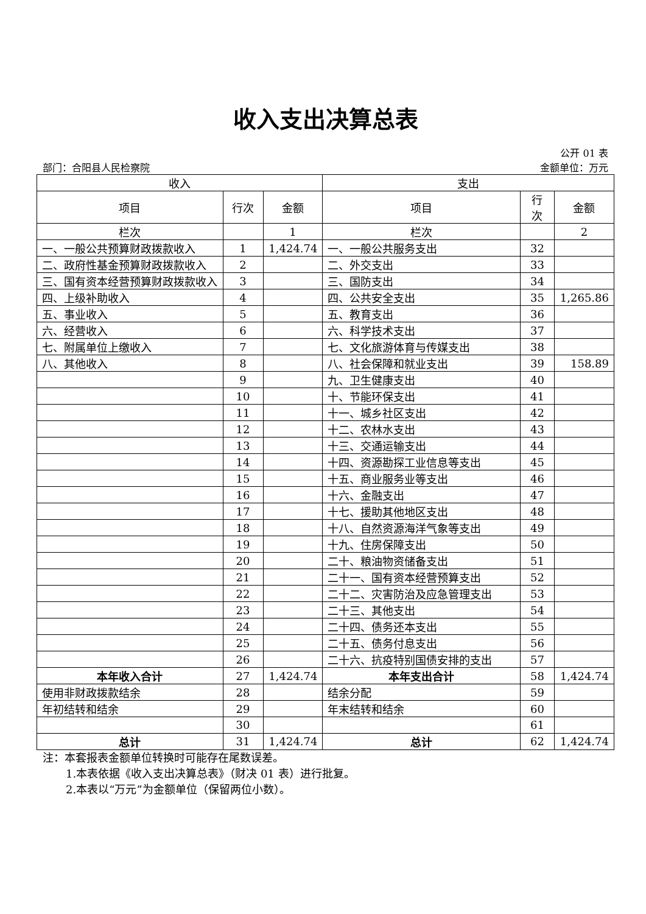收入支出决算总表
公开 01 表
部门：合阳县人民检察院 金额单位：万元
| 收入 | | | 支出 | | |
| --- | --- | --- | --- | --- | --- |
| 项目 | 行次 | 金额 | 项目 | 行 次 | 金额 |
| 栏次 | | 1 | 栏次 | | 2 |
| 一、一般公共预算财政拨款收入 | 1 | 1,424.74 | 一、一般公共服务支出 | 32 | |
| 二、政府性基金预算财政拨款收入 | 2 | | 二、外交支出 | 33 | |
| 三、国有资本经营预算财政拨款收入 | 3 | | 三、国防支出 | 34 | |
| 四、上级补助收入 | 4 | | 四、公共安全支出 | 35 | 1,265.86 |
| 五、事业收入 | 5 | | 五、教育支出 | 36 | |
| 六、经营收入 | 6 | | 六、科学技术支出 | 37 | |
| 七、附属单位上缴收入 | 7 | | 七、文化旅游体育与传媒支出 | 38 | |
| 八、其他收入 | 8 | | 八、社会保障和就业支出 | 39 | 158.89 |
| | 9 | | 九、卫生健康支出 | 40 | |
| | 10 | | 十、节能环保支出 | 41 | |
| | 11 | | 十一、城乡社区支出 | 42 | |
| | 12 | | 十二、农林水支出 | 43 | |
| | 13 | | 十三、交通运输支出 | 44 | |
| | 14 | | 十四、资源勘探工业信息等支出 | 45 | |
| | 15 | | 十五、商业服务业等支出 | 46 | |
| | 16 | | 十六、金融支出 | 47 | |
| | 17 | | 十七、援助其他地区支出 | 48 | |
| | 18 | | 十八、自然资源海洋气象等支出 | 49 | |
| | 19 | | 十九、住房保障支出 | 50 | |
| | 20 | | 二十、粮油物资储备支出 | 51 | |
| | 21 | | 二十一、国有资本经营预算支出 | 52 | |
| | 22 | | 二十二、灾害防治及应急管理支出 | 53 | |
| | 23 | | 二十三、其他支出 | 54 | |
| | 24 | | 二十四、债务还本支出 | 55 | |
| | 25 | | 二十五、债务付息支出 | 56 | |
| | 26 | | 二十六、抗疫特别国债安排的支出 | 57 | |
| 本年收入合计 | 27 | 1,424.74 | 本年支出合计 | 58 | 1,424.74 |
| 使用非财政拨款结余 | 28 | | 结余分配 | 59 | |
| 年初结转和结余 | 29 | | 年末结转和结余 | 60 | |
| | 30 | | | 61 | |
| 总计 | 31 | 1,424.74 | 总计 | 62 | 1,424.74 |
注：本套报表金额单位转换时可能存在尾数误差。
1.本表依据《收入支出决算总表》（财决 01 表）进行批复。
2.本表以“万元”为金额单位（保留两位小数）。